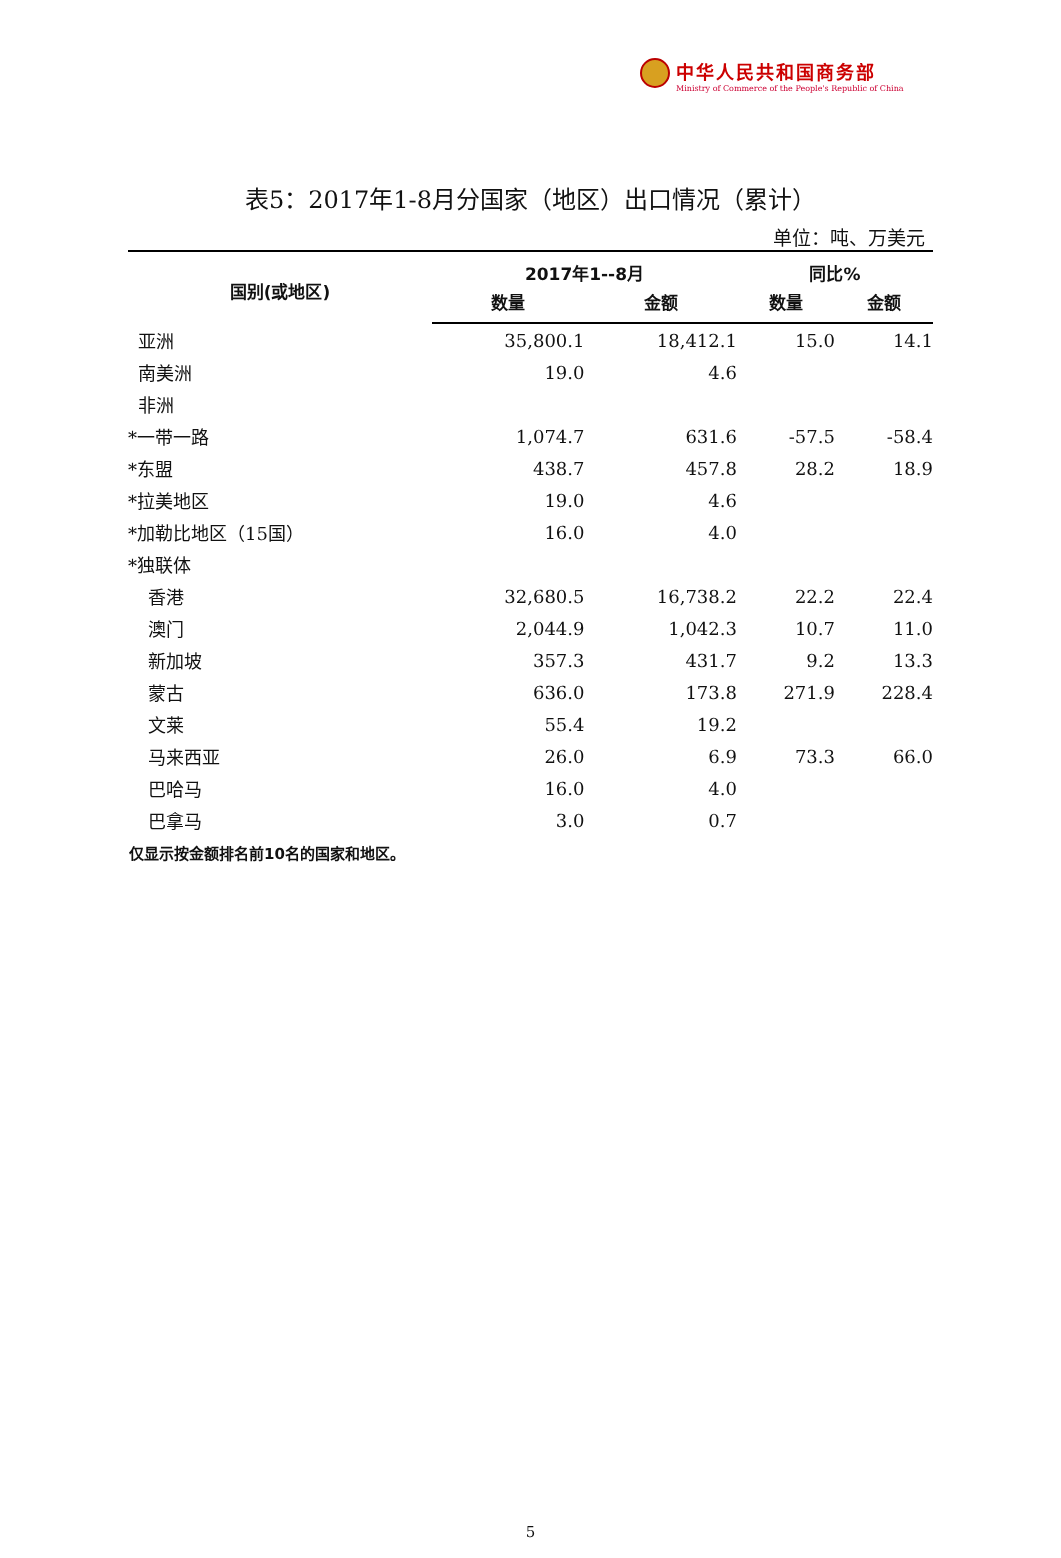中华人民共和国商务部
Ministry of Commerce of the People's Republic of China
表5：2017年1-8月分国家（地区）出口情况（累计）
单位：吨、万美元
| 国别(或地区) | 2017年1--8月 | | 同比% | |
| --- | --- | --- | --- | --- |
| | 数量 | 金额 | 数量 | 金额 |
| 亚洲 | 35,800.1 | 18,412.1 | 15.0 | 14.1 |
| 南美洲 | 19.0 | 4.6 | | |
| 非洲 | | | | |
| *一带一路 | 1,074.7 | 631.6 | -57.5 | -58.4 |
| *东盟 | 438.7 | 457.8 | 28.2 | 18.9 |
| *拉美地区 | 19.0 | 4.6 | | |
| *加勒比地区（15国） | 16.0 | 4.0 | | |
| *独联体 | | | | |
| 香港 | 32,680.5 | 16,738.2 | 22.2 | 22.4 |
| 澳门 | 2,044.9 | 1,042.3 | 10.7 | 11.0 |
| 新加坡 | 357.3 | 431.7 | 9.2 | 13.3 |
| 蒙古 | 636.0 | 173.8 | 271.9 | 228.4 |
| 文莱 | 55.4 | 19.2 | | |
| 马来西亚 | 26.0 | 6.9 | 73.3 | 66.0 |
| 巴哈马 | 16.0 | 4.0 | | |
| 巴拿马 | 3.0 | 0.7 | | |
仅显示按金额排名前10名的国家和地区。
5